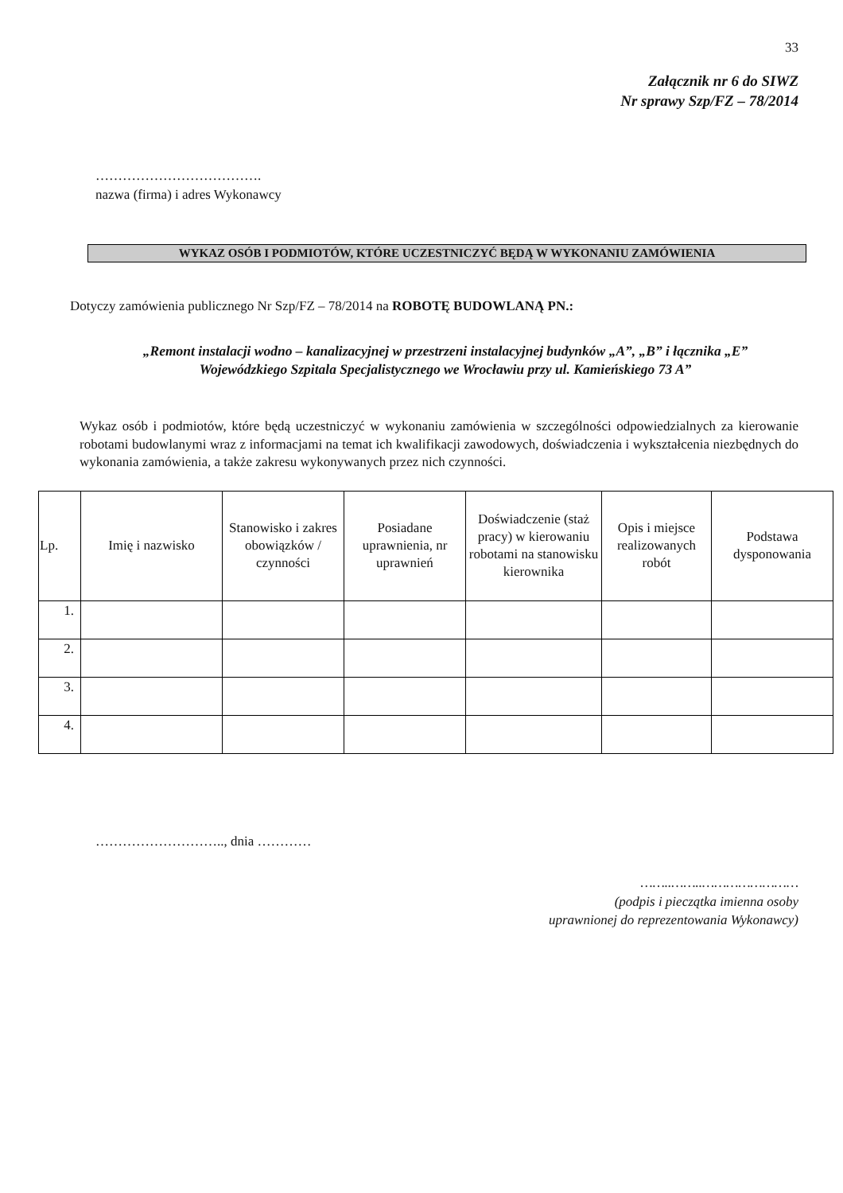33
Załącznik nr 6 do SIWZ
Nr sprawy Szp/FZ – 78/2014
……………………………….
nazwa (firma) i adres Wykonawcy
WYKAZ OSÓB I PODMIOTÓW, KTÓRE UCZESTNICZYĆ BĘDĄ W WYKONANIU ZAMÓWIENIA
Dotyczy zamówienia publicznego Nr Szp/FZ – 78/2014 na ROBOTĘ BUDOWLANĄ PN.:
„Remont instalacji wodno – kanalizacyjnej w przestrzeni instalacyjnej budynków „A”, „B” i łącznika „E”
Wojewódzkiego Szpitala Specjalistycznego we Wrocławiu przy ul. Kamieńskiego 73 A”
Wykaz osób i podmiotów, które będą uczestniczyć w wykonaniu zamówienia w szczególności odpowiedzialnych za kierowanie robotami budowlanymi wraz z informacjami na temat ich kwalifikacji zawodowych, doświadczenia i wykształcenia niezbędnych do wykonania zamówienia, a także zakresu wykonywanych przez nich czynności.
| Lp. | Imię i nazwisko | Stanowisko i zakres obowiązków / czynności | Posiadane uprawnienia, nr uprawnień | Doświadczenie (staż pracy) w kierowaniu robotami na stanowisku kierownika | Opis i miejsce realizowanych robót | Podstawa dysponowania |
| --- | --- | --- | --- | --- | --- | --- |
| 1. | | | | | | |
| 2. | | | | | | |
| 3. | | | | | | |
| 4. | | | | | | |
……………………….., dnia …………
……..……..……………………
(podpis i pieczątka imienna osoby
uprawnionej do reprezentowania Wykonawcy)